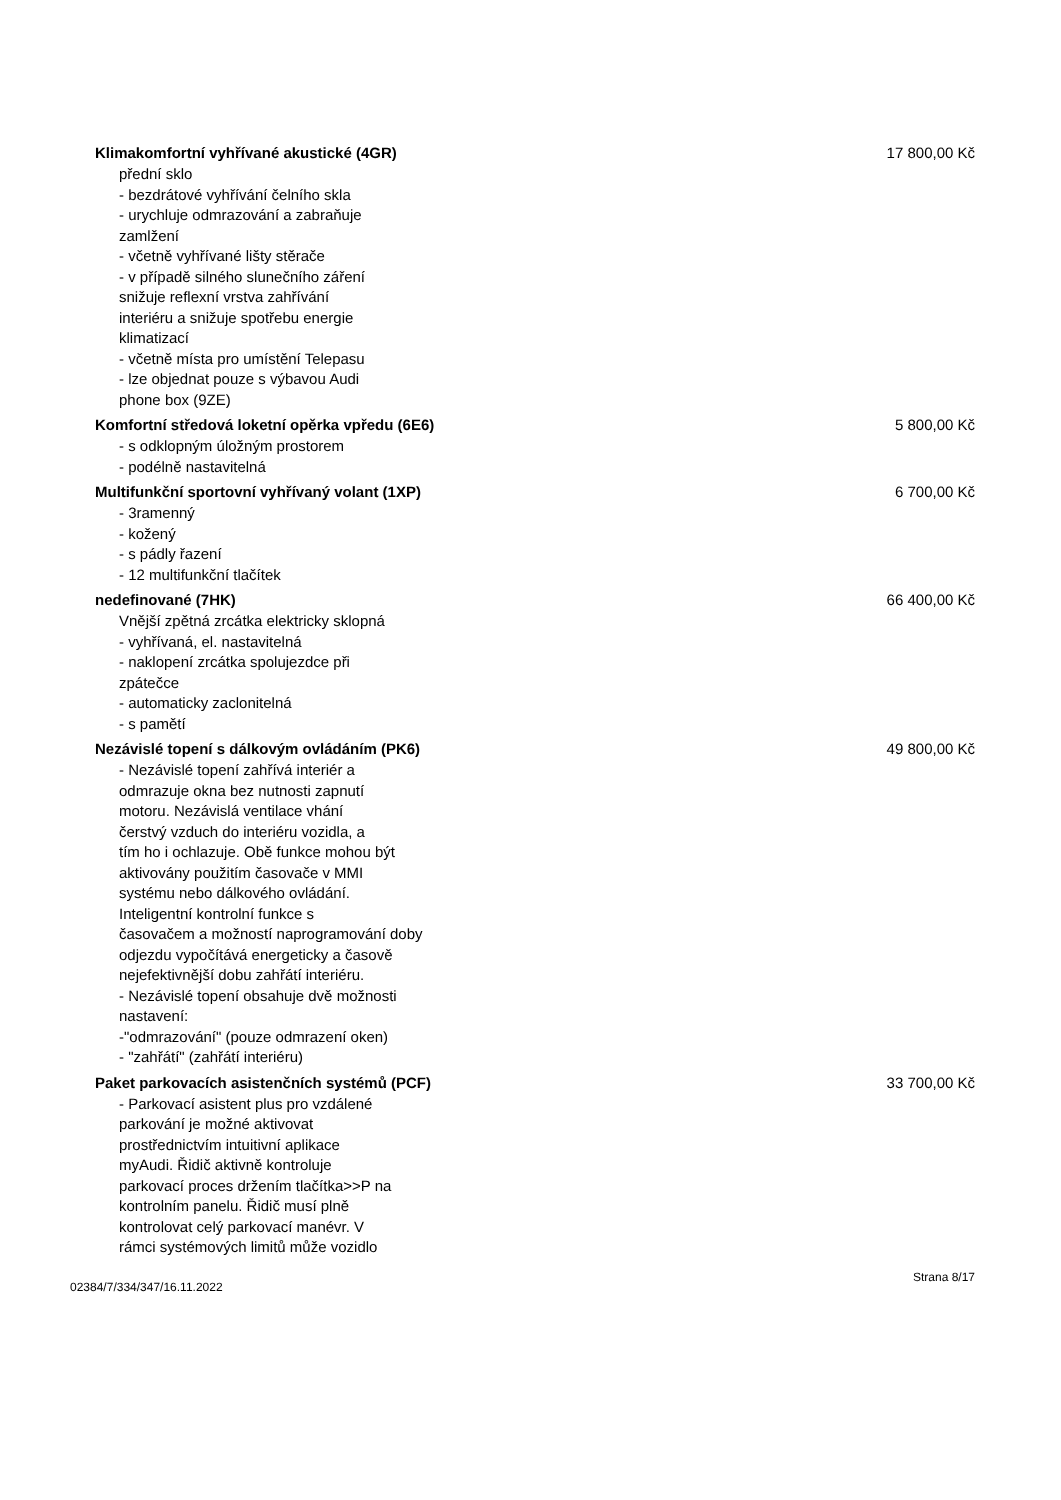Klimakomfortní vyhřívané akustické (4GR) 17 800,00 Kč
přední sklo
- bezdrátové vyhřívání čelního skla
- urychluje odmrazování a zabraňuje
zamlžení
- včetně vyhřívané lišty stěrače
- v případě silného slunečního záření
snižuje reflexní vrstva zahřívání
interiéru a snižuje spotřebu energie
klimatizací
- včetně místa pro umístění Telepasu
- lze objednat pouze s výbavou Audi
phone box (9ZE)
Komfortní středová loketní opěrka vpředu (6E6) 5 800,00 Kč
- s odklopným úložným prostorem
- podélně nastavitelná
Multifunkční sportovní vyhřívaný volant (1XP) 6 700,00 Kč
- 3ramenný
- kožený
- s pádly řazení
- 12 multifunkční tlačítek
nedefinované (7HK) 66 400,00 Kč
Vnější zpětná zrcátka elektricky sklopná
- vyhřívaná, el. nastavitelná
- naklopení zrcátka spolujezdce při
zpátečce
- automaticky zaclonitelná
- s pamětí
Nezávislé topení s dálkovým ovládáním (PK6) 49 800,00 Kč
- Nezávislé topení zahřívá interiér a
odmrazuje okna bez nutnosti zapnutí
motoru. Nezávislá ventilace vhání
čerstvý vzduch do interiéru vozidla, a
tím ho i ochlazuje. Obě funkce mohou být
aktivovány použitím časovače v MMI
systému nebo dálkového ovládání.
Inteligentní kontrolní funkce s
časovačem a možností naprogramování doby
odjezdu vypočítává energeticky a časově
nejefektivnější dobu zahřátí interiéru.
- Nezávislé topení obsahuje dvě možnosti
nastavení:
-"odmrazování" (pouze odmrazení oken)
- "zahřátí" (zahřátí interiéru)
Paket parkovacích asistenčních systémů (PCF) 33 700,00 Kč
- Parkovací asistent plus pro vzdálené
parkování je možné aktivovat
prostřednictvím intuitivní aplikace
myAudi. Řidič aktivně kontroluje
parkovací proces držením tlačítka>>P na
kontrolním panelu. Řidič musí plně
kontrolovat celý parkovací manévr. V
rámci systémových limitů může vozidlo
02384/7/334/347/16.11.2022 Strana 8/17